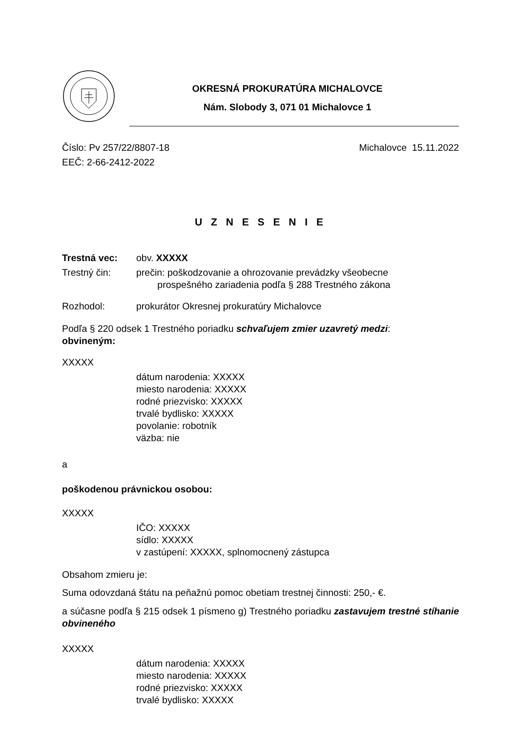OKRESNÁ PROKURATÚRA MICHALOVCE
Nám. Slobody 3, 071 01 Michalovce 1
Číslo: Pv 257/22/8807-18
EEČ: 2-66-2412-2022
Michalovce 15.11.2022
U Z N E S E N I E
Trestná vec: obv. XXXXX
Trestný čin: prečin: poškodzovanie a ohrozovanie prevádzky všeobecne
prospešného zariadenia podľa § 288 Trestného zákona
Rozhodol: prokurátor Okresnej prokuratúry Michalovce
Podľa § 220 odsek 1 Trestného poriadku schvaľujem zmier uzavretý medzi:
obvineným:
XXXXX
dátum narodenia: XXXXX
miesto narodenia: XXXXX
rodné priezvisko: XXXXX
trvalé bydlisko: XXXXX
povolanie: robotník
väzba: nie
a
poškodenou právnickou osobou:
XXXXX
IČO: XXXXX
sídlo: XXXXX
v zastúpení: XXXXX, splnomocnený zástupca
Obsahom zmieru je:
Suma odovzdaná štátu na peňažnú pomoc obetiam trestnej činnosti: 250,- €.
a súčasne podľa § 215 odsek 1 písmeno g) Trestného poriadku zastavujem trestné stíhanie obvineného
XXXXX
dátum narodenia: XXXXX
miesto narodenia: XXXXX
rodné priezvisko: XXXXX
trvalé bydlisko: XXXXX